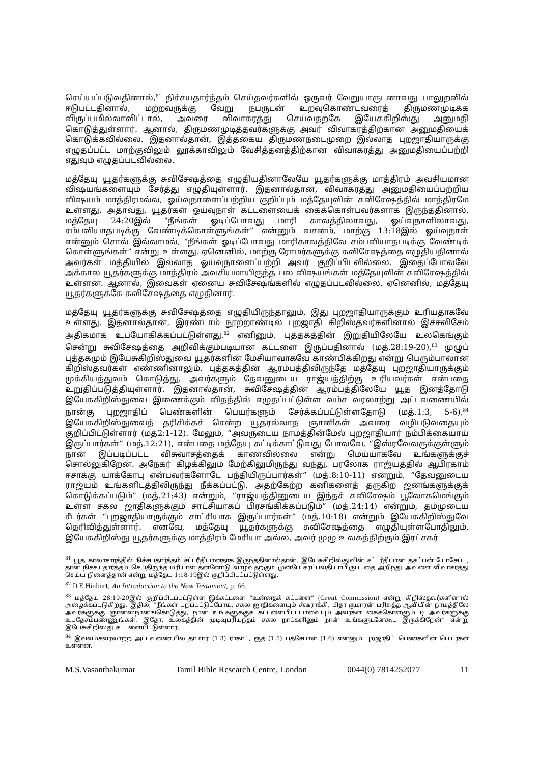செய்யப்படுவதினால்,<sup>81</sup> நிச்சயதார்த்தம் செய்தவர்களில் ஒருவர் வேறுயாருடனாவது பாலுறவில் ஈடுபட்டதினால், மற்றவருக்கு வேறு நபருடன் உறவுகொண்டவரைத் திருமணமுடிக்க விருப்பமில்லாவிட்டால், அவரை விவாகரத்து செய்வதற்கே இயேசுகிறிஸ்து அனுமதி கொடுத்துள்ளார். ஆனால், திருமணமுடித்தவர்களுக்கு அவர் விவாகரத்திற்கான அனுமதியைக் கொடுக்கவில்லை. இதனால்தான், இத்தகைய திருமணநடைமுறை இல்லாத புறஜாதியாருக்கு எழுதப்பட்ட மாற்குவிலும் லூக்காவிலும் வேசித்தனத்திற்கான விவாகரத்து அனுமதியைப்பற்றி எதுவும் எழுதப்படவில்லை.
மத்தேயு யூதர்களுக்கு சுவிசேஷத்தை எழுதியதினாலேயே யூதர்களுக்கு மாத்திரம் அவசியமான விஷயங்களையும் சேர்த்து எழுதியுள்ளார். இதனால்தான், விவாகரத்து அனுமதியைப்பற்றிய விஷயம் மாத்திரமல்ல, ஓய்வுநாளைப்பற்றிய குறிப்பும் மத்தேயுவின் சுவிசேஷத்தில் மாத்திரமே உள்ளது. அதாவது, யூதர்கள் ஓய்வுநாள் கட்டளையைக் கைக்கொள்பவர்களாக இருந்ததினால், மத்தேயு 24:20இல் “நீங்கள் ஓடிப்போவது மாரி காலத்திலாவது, ஓய்வுநாளிலாவது, சம்பவியாதபடிக்கு வேண்டிக்கொள்ளுங்கள்” என்னும் வசனம், மாற்கு 13:18இல் ஓய்வுநாள் என்னும் சொல் இல்லாமல், “நீங்கள் ஓடிப்போவது மாரிகாலத்திலே சம்பவியாதபடிக்கு வேண்டிக் கொள்ளுங்கள்” என்று உள்ளது. ஏனெனில், மாற்கு ரோமர்களுக்கு சுவிசேஷத்தை எழுதியதினால் அவர்கள் மத்தியில் இல்லாத ஓய்வுநாளைப்பற்றி அவர் குறிப்பிடவில்லை. இதைப்போலவே அக்கால யூதர்களுக்கு மாத்திரம் அவசியமாயிருந்த பல விஷயங்கள் மத்தேயுவின் சுவிசேஷத்தில் உள்ளன. ஆனால், இவைகள் ஏனைய சுவிசேஷங்களில் எழுதப்படவில்லை. ஏனெனில், மத்தேயு யூதர்களுக்கே சுவிசேஷத்தை எழுதினார்.
மத்தேயு யூதர்களுக்கு சுவிசேஷத்தை எழுதியிருந்தாலும், இது புறஜாதியாருக்கும் உரியதாகவே உள்ளது. இதனால்தான், இரண்டாம் நூற்றாண்டில் புறஜாதி கிறிஸ்தவர்களினால் இச்சவிசேம் அதிகமாக உபயோகிக்கப்பட்டுள்ளது.<sup>82</sup> எனினும், புத்தகத்தின் இறுதியிலேயே உலகெங்கும் சென்று சுவிசேஷத்தை அறிவிக்கும்படியான கட்டளை இருப்பதினால் (மத்.28:19-20),<sup>83</sup> முழுப் புத்தகமும் இயேசுகிறிஸ்துவை யூதர்களின் மேசியாவாகவே காண்பிக்கிறது என்று பெரும்பாலான கிறிஸ்தவர்கள் எண்ணினாலும், புத்தகத்தின் ஆரம்பத்திலிருந்தே மத்தேயு புறஜாதியாருக்கும் முக்கியத்துவம் கொடுத்து, அவர்களும் தேவனுடைய ராஜ்யத்திற்கு உரியவர்கள் என்பதை உறுதிப்படுத்தியுள்ளார். இதனால்தான், சுவிசேஷத்தின் ஆரம்பத்திலேயே யூத இனத்தோடு இயேசுகிறிஸ்துவை இணைக்கும் விதத்தில் எழுதப்பட்டுள்ள வம்ச வரலாற்று அட்டவணையில் நான்கு புறஜாதிப் பெண்களின் பெயர்களும் சேர்க்கப்பட்டுள்ளதோடு (மத்.1:3, 5-6),<sup>84</sup> இயேசுகிறிஸ்துவைத் தரிசிக்கச் சென்ற யூதரல்லாத ஞானிகள் அவரை வழிபடுவதையும் குறிப்பிட்டுள்ளார் (மத்2:1-12). மேலும், “அவருடைய நாமத்தின்மேல் புறஜாதியார் நம்பிக்கையாய் இருப்பார்கள்” (மத்.12:21), என்பதை மத்தேயு சுட்டிக்காட்டுவது போலவே, “இஸ்ரவேலருக்குள்ளும் நான் இப்படிப்பட்ட விசுவாசத்தைக் காணவில்லை என்று மெய்யாகவே உங்களுக்குச் சொல்லுகிறேன். அநேகர் கிழக்கிலும் மேற்கிலுமிருந்து வந்து, பரலோக ராஜ்யத்தில் ஆபிரகாம் ஈசாக்கு யாக்கோபு என்பவர்களோடே பந்தியிருப்பார்கள்” (மத்.8:10-11) என்றும், “தேவனுடைய ராஜ்யம் உங்களிடத்திலிருந்து நீக்கப்பட்டு, அதற்கேற்ற கனிகளைத் தருகிற ஜனங்களுக்குக் கொடுக்கப்படும்” (மத்.21:43) என்றும், “ராஜ்யத்தினுடைய இந்தச் சுவிசேஷம் பூலோகமெங்கும் உள்ள சகல ஜாதிகளுக்கும் சாட்சியாகப் பிரசங்கிக்கப்படும்” (மத்.24:14) என்றும், தம்முடைய சீடர்கள் “புறஜாதியாருக்கும் சாட்சியாக இருப்பார்கள்” (மத்.10:18) என்றும் இயேசுகிறிஸ்துவே தெரிவித்துள்ளார். எனவே, மத்தேயு யூதர்களுக்கு சுவிசேஷத்தை எழுதியுள்ளபோதிலும், இயேசுகிறிஸ்து யூதர்களுக்கு மாத்திரம் மேசியா அல்ல, அவர் முழு உலகத்திற்கும் இரட்சகர்
<sup>81</sup> யூத காலாசாரத்தில் நிச்சயதார்த்தம் சட்டரீதியானதாக இருந்ததினால்தான், இயேசுகிறிஸ்துவின் சட்டரீதியான தகப்பன் யோசேப்பு, தான் நிச்சயதார்த்தம் செய்திருந்த மரியாள் தன்னோடு வாழ்வதற்கும் முன்பே கர்ப்பவதியாயிருப்பதை அறிந்து அவளை விவாகரத்து செய்ய நினைத்தான் என்று மத்தேயு 1:18-19இல் குறிப்பிடப்பட்டுள்ளது.
<sup>82</sup> D.E.Hiebert, An Introduction to the New Testament, p. 66.
<sup>83</sup> மத்தேயு 28:19-20இல் குறிப்பிடப்பட்டுள்ள இக்கட்டளை “உன்னதக் கட்டளை” (Great Commission) என்று கிறிஸ்தவர்களினால் அழைக்கப்படுகிறது. இதில், “நீங்கள் புறப்பட்டுப்போய், சகல ஜாதிகளையும் சீஷராக்கி, பிதா குமாரன் பரிசுத்த ஆவியின் நாமத்திலே அவர்களுக்கு ஞானஸ்நானங்கொடுத்து, நான் உங்களுக்குக் கட்டளையிட்டயாவையும் அவர்கள் கைக்கொள்ளும்படி அவர்களுக்கு உபதேசம்பண்ணுங்கள். இதோ, உலகத்தின் முடிவுபரியந்தம் சகல நாட்களிலும் நான் உங்களுடனேகூட இருக்கிறேன்” என்று இயேசுகிறிஸ்து கட்டளையிட்டுள்ளார்.
<sup>84</sup> இவ்வம்சவரலாற்ற அட்டவணையில் தாமார் (1:3) ராகாப், ரூத் (1:5) பத்சேபாள் (1:6) என்னும் புறஜாதிப் பெண்களின் பெயர்கள் உள்ளன.
M.S.Vasanthakumar Tamil Bible Research Centre, London 0044(0) 7814252077 11